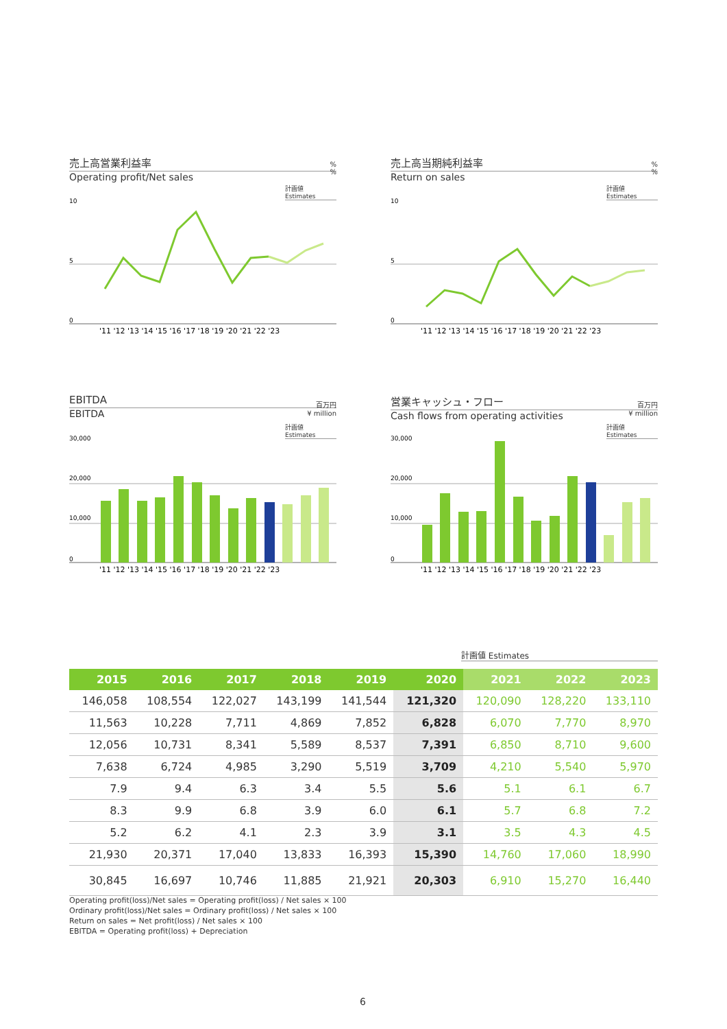売上高営業利益率
Operating profit/Net sales
%
%
計画値
Estimates
10
5
0
'11 '12 '13 '14 '15 '16 '17 '18 '19 '20 '21 '22 '23
売上高当期純利益率
Return on sales
%
%
計画値
Estimates
10
5
0
'11 '12 '13 '14 '15 '16 '17 '18 '19 '20 '21 '22 '23
EBITDA
EBITDA
百万円
¥ million
計画値
Estimates
30,000
20,000
10,000
0
'11 '12 '13 '14 '15 '16 '17 '18 '19 '20 '21 '22 '23
営業キャッシュ・フロー
Cash flows from operating activities
百万円
¥ million
計画値
Estimates
30,000
20,000
10,000
0
'11 '12 '13 '14 '15 '16 '17 '18 '19 '20 '21 '22 '23
計画値 Estimates
| 2015 | 2016 | 2017 | 2018 | 2019 | 2020 | 2021 | 2022 | 2023 |
| --- | --- | --- | --- | --- | --- | --- | --- | --- |
| 146,058 | 108,554 | 122,027 | 143,199 | 141,544 | 121,320 | 120,090 | 128,220 | 133,110 |
| 11,563 | 10,228 | 7,711 | 4,869 | 7,852 | 6,828 | 6,070 | 7,770 | 8,970 |
| 12,056 | 10,731 | 8,341 | 5,589 | 8,537 | 7,391 | 6,850 | 8,710 | 9,600 |
| 7,638 | 6,724 | 4,985 | 3,290 | 5,519 | 3,709 | 4,210 | 5,540 | 5,970 |
| 7.9 | 9.4 | 6.3 | 3.4 | 5.5 | 5.6 | 5.1 | 6.1 | 6.7 |
| 8.3 | 9.9 | 6.8 | 3.9 | 6.0 | 6.1 | 5.7 | 6.8 | 7.2 |
| 5.2 | 6.2 | 4.1 | 2.3 | 3.9 | 3.1 | 3.5 | 4.3 | 4.5 |
| 21,930 | 20,371 | 17,040 | 13,833 | 16,393 | 15,390 | 14,760 | 17,060 | 18,990 |
| 30,845 | 16,697 | 10,746 | 11,885 | 21,921 | 20,303 | 6,910 | 15,270 | 16,440 |
Operating profit(loss)/Net sales = Operating profit(loss) / Net sales × 100
Ordinary profit(loss)/Net sales = Ordinary profit(loss) / Net sales × 100
Return on sales = Net profit(loss) / Net sales × 100
EBITDA = Operating profit(loss) + Depreciation
6